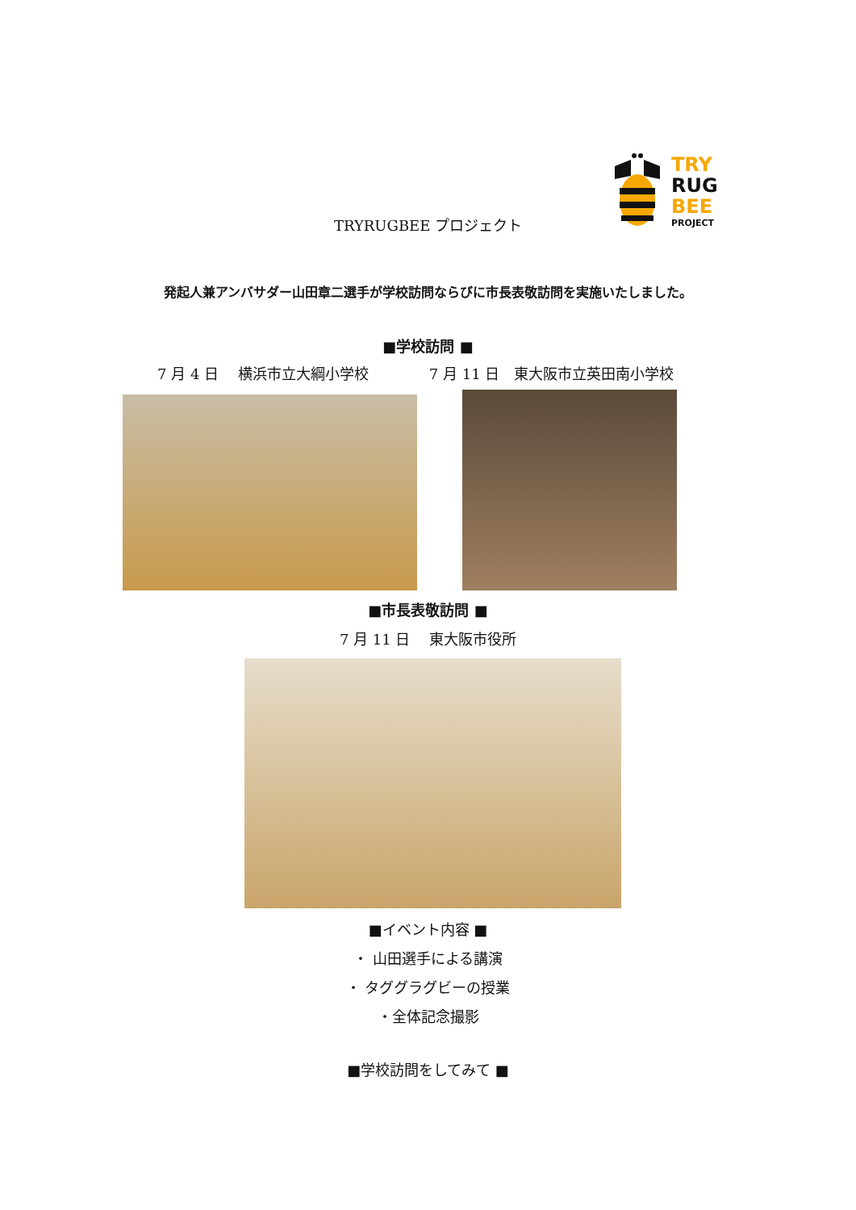TRY
RUG
BEE
PROJECT
TRYRUGBEE プロジェクト
発起人兼アンバサダー山田章二選手が学校訪問ならびに市長表敬訪問を実施いたしました。
■学校訪問 ■
7 月 4 日　 横浜市立大綱小学校 7 月 11 日　東大阪市立英田南小学校
■市長表敬訪問 ■
7 月 11 日　 東大阪市役所
■イベント内容 ■
・ 山田選手による講演
・ タググラグビーの授業
・全体記念撮影
■学校訪問をしてみて ■